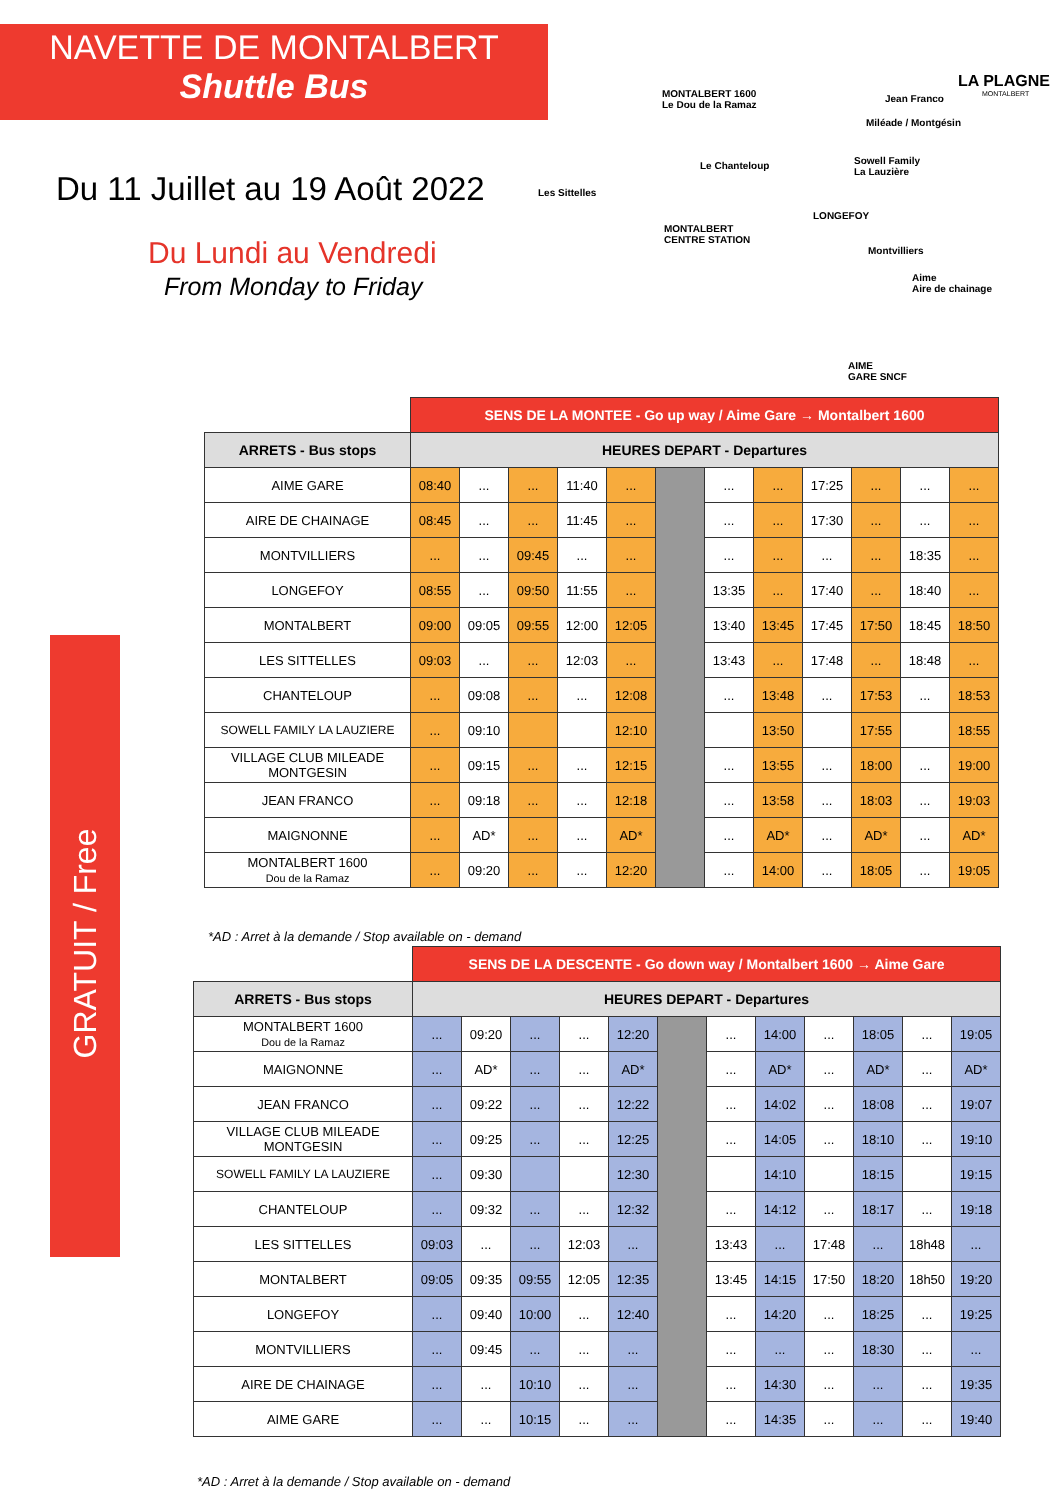NAVETTE DE MONTALBERT
Shuttle Bus
Du 11 Juillet au 19 Août 2022
Du Lundi au Vendredi
From Monday to Friday
GRATUIT / Free
LA PLAGNE
MONTALBERT
MONTALBERT 1600
Le Dou de la Ramaz
Jean Franco
Miléade / Montgésin
Sowell Family
La Lauzière
Le Chanteloup
Les Sittelles
MONTALBERT
CENTRE STATION
LONGEFOY
Montvilliers
Aime
Aire de chainage
AIME
GARE SNCF
| | SENS DE LA MONTEE - Go up way / Aime Gare → Montalbert 1600 | | | | | | | | | | | |
| ARRETS - Bus stops | HEURES DEPART - Departures | | | | | | | | | | | |
| AIME GARE | 08:40 | ... | ... | 11:40 | ... | | ... | ... | 17:25 | ... | ... | ... |
| AIRE DE CHAINAGE | 08:45 | ... | ... | 11:45 | ... | | ... | ... | 17:30 | ... | ... | ... |
| MONTVILLIERS | ... | ... | 09:45 | ... | ... | | ... | ... | ... | ... | 18:35 | ... |
| LONGEFOY | 08:55 | ... | 09:50 | 11:55 | ... | | 13:35 | ... | 17:40 | ... | 18:40 | ... |
| MONTALBERT | 09:00 | 09:05 | 09:55 | 12:00 | 12:05 | | 13:40 | 13:45 | 17:45 | 17:50 | 18:45 | 18:50 |
| LES SITTELLES | 09:03 | ... | ... | 12:03 | ... | | 13:43 | ... | 17:48 | ... | 18:48 | ... |
| CHANTELOUP | ... | 09:08 | ... | ... | 12:08 | | ... | 13:48 | ... | 17:53 | ... | 18:53 |
| SOWELL FAMILY LA LAUZIERE | ... | 09:10 | | | 12:10 | | | 13:50 | | 17:55 | | 18:55 |
| VILLAGE CLUB MILEADE MONTGESIN | ... | 09:15 | ... | ... | 12:15 | | ... | 13:55 | ... | 18:00 | ... | 19:00 |
| JEAN FRANCO | ... | 09:18 | ... | ... | 12:18 | | ... | 13:58 | ... | 18:03 | ... | 19:03 |
| MAIGNONNE | ... | AD* | ... | ... | AD* | | ... | AD* | ... | AD* | ... | AD* |
| MONTALBERT 1600 Dou de la Ramaz | ... | 09:20 | ... | ... | 12:20 | | ... | 14:00 | ... | 18:05 | ... | 19:05 |
*AD : Arret à la demande / Stop available on - demand
| | SENS DE LA DESCENTE - Go down way / Montalbert 1600 → Aime Gare | | | | | | | | | | | |
| ARRETS - Bus stops | HEURES DEPART - Departures | | | | | | | | | | | |
| MONTALBERT 1600 Dou de la Ramaz | ... | 09:20 | ... | ... | 12:20 | | ... | 14:00 | ... | 18:05 | ... | 19:05 |
| MAIGNONNE | ... | AD* | ... | ... | AD* | | ... | AD* | ... | AD* | ... | AD* |
| JEAN FRANCO | ... | 09:22 | ... | ... | 12:22 | | ... | 14:02 | ... | 18:08 | ... | 19:07 |
| VILLAGE CLUB MILEADE MONTGESIN | ... | 09:25 | ... | ... | 12:25 | | ... | 14:05 | ... | 18:10 | ... | 19:10 |
| SOWELL FAMILY LA LAUZIERE | ... | 09:30 | | | 12:30 | | | 14:10 | | 18:15 | | 19:15 |
| CHANTELOUP | ... | 09:32 | ... | ... | 12:32 | | ... | 14:12 | ... | 18:17 | ... | 19:18 |
| LES SITTELLES | 09:03 | ... | ... | 12:03 | ... | | 13:43 | ... | 17:48 | ... | 18h48 | ... |
| MONTALBERT | 09:05 | 09:35 | 09:55 | 12:05 | 12:35 | | 13:45 | 14:15 | 17:50 | 18:20 | 18h50 | 19:20 |
| LONGEFOY | ... | 09:40 | 10:00 | ... | 12:40 | | ... | 14:20 | ... | 18:25 | ... | 19:25 |
| MONTVILLIERS | ... | 09:45 | ... | ... | ... | | ... | ... | ... | 18:30 | ... | ... |
| AIRE DE CHAINAGE | ... | ... | 10:10 | ... | ... | | ... | 14:30 | ... | ... | ... | 19:35 |
| AIME GARE | ... | ... | 10:15 | ... | ... | | ... | 14:35 | ... | ... | ... | 19:40 |
*AD : Arret à la demande / Stop available on - demand